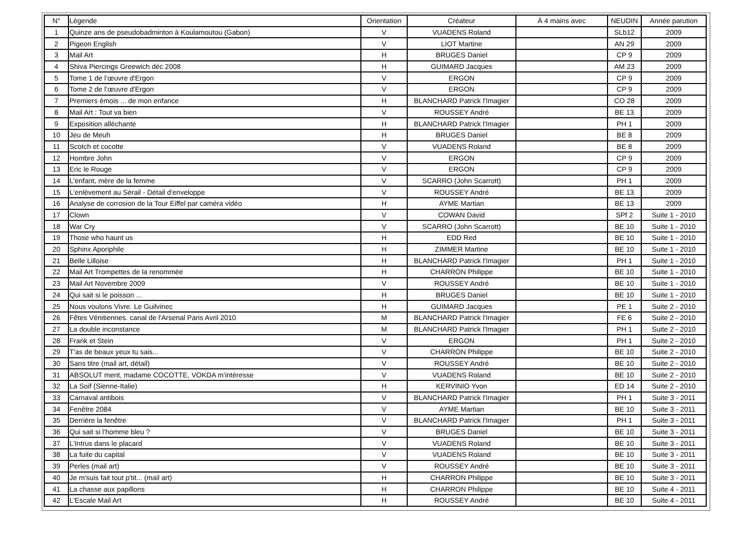| N° | Légende | Orientation | Créateur | À 4 mains avec | NEUDIN | Année parution |
| --- | --- | --- | --- | --- | --- | --- |
| 1 | Quinze ans de pseudobadminton à Koulamoutou (Gabon) | V | VUADENS Roland | | SLb12 | 2009 |
| 2 | Pigeon English | V | LIOT Martine | | AN 29 | 2009 |
| 3 | Mail Art | H | BRUGES Daniel | | CP 9 | 2009 |
| 4 | Shiva Piercings Greewich déc 2008 | H | GUIMARD Jacques | | AM 23 | 2009 |
| 5 | Tome 1 de l’œuvre d'Ergon | V | ERGON | | CP 9 | 2009 |
| 6 | Tome 2 de l’œuvre d'Ergon | V | ERGON | | CP 9 | 2009 |
| 7 | Premiers émois ... de mon enfance | H | BLANCHARD Patrick l'Imagier | | CO 28 | 2009 |
| 8 | Mail Art : Tout va bien | V | ROUSSEY André | | BE 13 | 2009 |
| 9 | Exposition alléchante | H | BLANCHARD Patrick l'Imagier | | PH 1 | 2009 |
| 10 | Jeu de Meuh | H | BRUGES Daniel | | BE 8 | 2009 |
| 11 | Scotch et cocotte | V | VUADENS Roland | | BE 8 | 2009 |
| 12 | Hombre John | V | ERGON | | CP 9 | 2009 |
| 13 | Eric le Rouge | V | ERGON | | CP 9 | 2009 |
| 14 | L'enfant, mère de la femme | V | SCARRO (John Scarrott) | | PH 1 | 2009 |
| 15 | L'enlèvement au Sérail - Détail d'enveloppe | V | ROUSSEY André | | BE 13 | 2009 |
| 16 | Analyse de corrosion de la Tour Eiffel par caméra vidéo | H | AYME Martian | | BE 13 | 2009 |
| 17 | Clown | V | COWAN David | | SPf 2 | Suite 1 - 2010 |
| 18 | War Cry | V | SCARRO (John Scarrott) | | BE 10 | Suite 1 - 2010 |
| 19 | Those who haunt us | H | EDD Red | | BE 10 | Suite 1 - 2010 |
| 20 | Sphinx Aporiphile | H | ZIMMER Martine | | BE 10 | Suite 1 - 2010 |
| 21 | Belle Lilloise | H | BLANCHARD Patrick l'Imagier | | PH 1 | Suite 1 - 2010 |
| 22 | Mail Art Trompettes de la renommée | H | CHARRON Philippe | | BE 10 | Suite 1 - 2010 |
| 23 | Mail Art Novembre 2009 | V | ROUSSEY André | | BE 10 | Suite 1 - 2010 |
| 24 | Qui sait si le poisson ... | H | BRUGES Daniel | | BE 10 | Suite 1 - 2010 |
| 25 | Nous voulons Vivre. Le Guilvinec | H | GUIMARD Jacques | | PE 1 | Suite 2 - 2010 |
| 26 | Fêtes Vénitiennes. canal de l'Arsenal Paris Avril 2010 | M | BLANCHARD Patrick l'Imagier | | FE 6 | Suite 2 - 2010 |
| 27 | La double inconstance | M | BLANCHARD Patrick l'Imagier | | PH 1 | Suite 2 - 2010 |
| 28 | Frank et Stein | V | ERGON | | PH 1 | Suite 2 - 2010 |
| 29 | T'as de beaux yeux tu sais... | V | CHARRON Philippe | | BE 10 | Suite 2 - 2010 |
| 30 | Sans titre (mail art, détail) | V | ROUSSEY André | | BE 10 | Suite 2 - 2010 |
| 31 | ABSOLUT ment, madame COCOTTE, VOKDA m'intéresse | V | VUADENS Roland | | BE 10 | Suite 2 - 2010 |
| 32 | La Soif (Sienne-Italie) | H | KERVINIO Yvon | | ED 14 | Suite 2 - 2010 |
| 33 | Carnaval antibois | V | BLANCHARD Patrick l'Imagier | | PH 1 | Suite 3 - 2011 |
| 34 | Fenêtre 2084 | V | AYME Martian | | BE 10 | Suite 3 - 2011 |
| 35 | Derrière la fenêtre | V | BLANCHARD Patrick l'Imagier | | PH 1 | Suite 3 - 2011 |
| 36 | Qui sait si l'homme bleu ? | V | BRUGES Daniel | | BE 10 | Suite 3 - 2011 |
| 37 | L'Intrus dans le placard | V | VUADENS Roland | | BE 10 | Suite 3 - 2011 |
| 38 | La fuite du capital | V | VUADENS Roland | | BE 10 | Suite 3 - 2011 |
| 39 | Perles (mail art) | V | ROUSSEY André | | BE 10 | Suite 3 - 2011 |
| 40 | Je m'suis fait tout p'tit... (mail art) | H | CHARRON Philippe | | BE 10 | Suite 3 - 2011 |
| 41 | La chasse aux papillons | H | CHARRON Philippe | | BE 10 | Suite 4 - 2011 |
| 42 | L'Escale Mail Art | H | ROUSSEY André | | BE 10 | Suite 4 - 2011 |